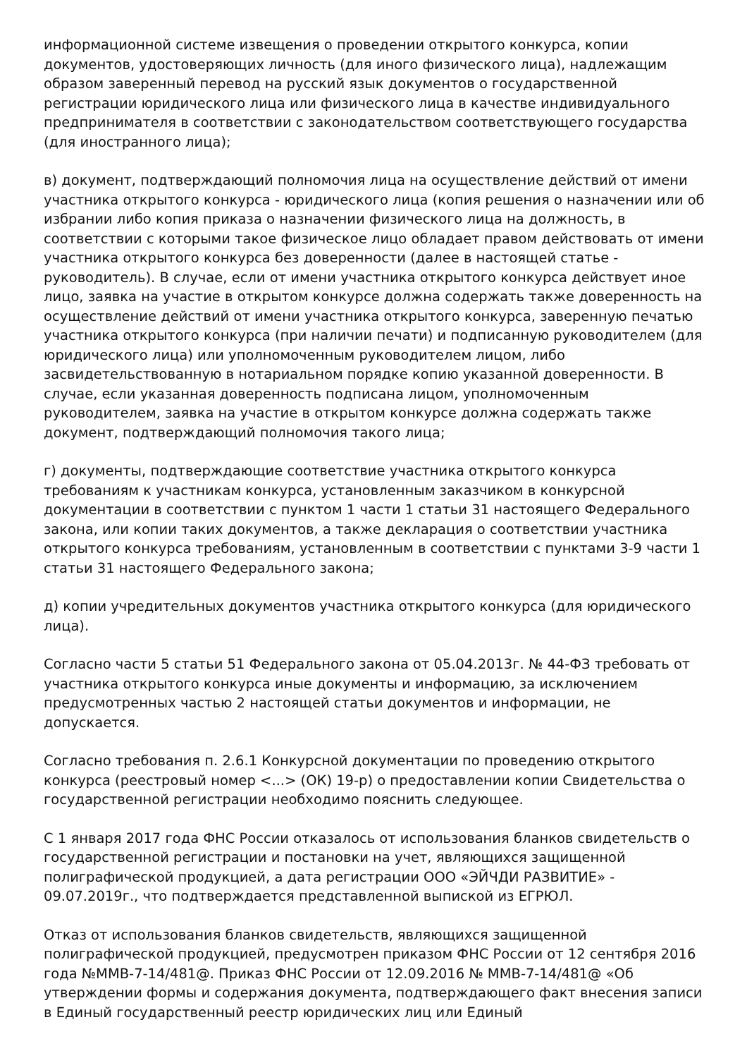информационной системе извещения о проведении открытого конкурса, копии документов, удостоверяющих личность (для иного физического лица), надлежащим образом заверенный перевод на русский язык документов о государственной регистрации юридического лица или физического лица в качестве индивидуального предпринимателя в соответствии с законодательством соответствующего государства (для иностранного лица);
в) документ, подтверждающий полномочия лица на осуществление действий от имени участника открытого конкурса - юридического лица (копия решения о назначении или об избрании либо копия приказа о назначении физического лица на должность, в соответствии с которыми такое физическое лицо обладает правом действовать от имени участника открытого конкурса без доверенности (далее в настоящей статье - руководитель). В случае, если от имени участника открытого конкурса действует иное лицо, заявка на участие в открытом конкурсе должна содержать также доверенность на осуществление действий от имени участника открытого конкурса, заверенную печатью участника открытого конкурса (при наличии печати) и подписанную руководителем (для юридического лица) или уполномоченным руководителем лицом, либо засвидетельствованную в нотариальном порядке копию указанной доверенности. В случае, если указанная доверенность подписана лицом, уполномоченным руководителем, заявка на участие в открытом конкурсе должна содержать также документ, подтверждающий полномочия такого лица;
г) документы, подтверждающие соответствие участника открытого конкурса требованиям к участникам конкурса, установленным заказчиком в конкурсной документации в соответствии с пунктом 1 части 1 статьи 31 настоящего Федерального закона, или копии таких документов, а также декларация о соответствии участника открытого конкурса требованиям, установленным в соответствии с пунктами 3-9 части 1 статьи 31 настоящего Федерального закона;
д) копии учредительных документов участника открытого конкурса (для юридического лица).
Согласно части 5 статьи 51 Федерального закона от 05.04.2013г. № 44-ФЗ требовать от участника открытого конкурса иные документы и информацию, за исключением предусмотренных частью 2 настоящей статьи документов и информации, не допускается.
Согласно требования п. 2.6.1 Конкурсной документации по проведению открытого конкурса (реестровый номер <...> (ОК) 19-р) о предоставлении копии Свидетельства о государственной регистрации необходимо пояснить следующее.
С 1 января 2017 года ФНС России отказалось от использования бланков свидетельств о государственной регистрации и постановки на учет, являющихся защищенной полиграфической продукцией, а дата регистрации ООО «ЭЙЧДИ РАЗВИТИЕ» - 09.07.2019г., что подтверждается представленной выпиской из ЕГРЮЛ.
Отказ от использования бланков свидетельств, являющихся защищенной полиграфической продукцией, предусмотрен приказом ФНС России от 12 сентября 2016 года №ММВ-7-14/481@. Приказ ФНС России от 12.09.2016 № ММВ-7-14/481@ «Об утверждении формы и содержания документа, подтверждающего факт внесения записи в Единый государственный реестр юридических лиц или Единый